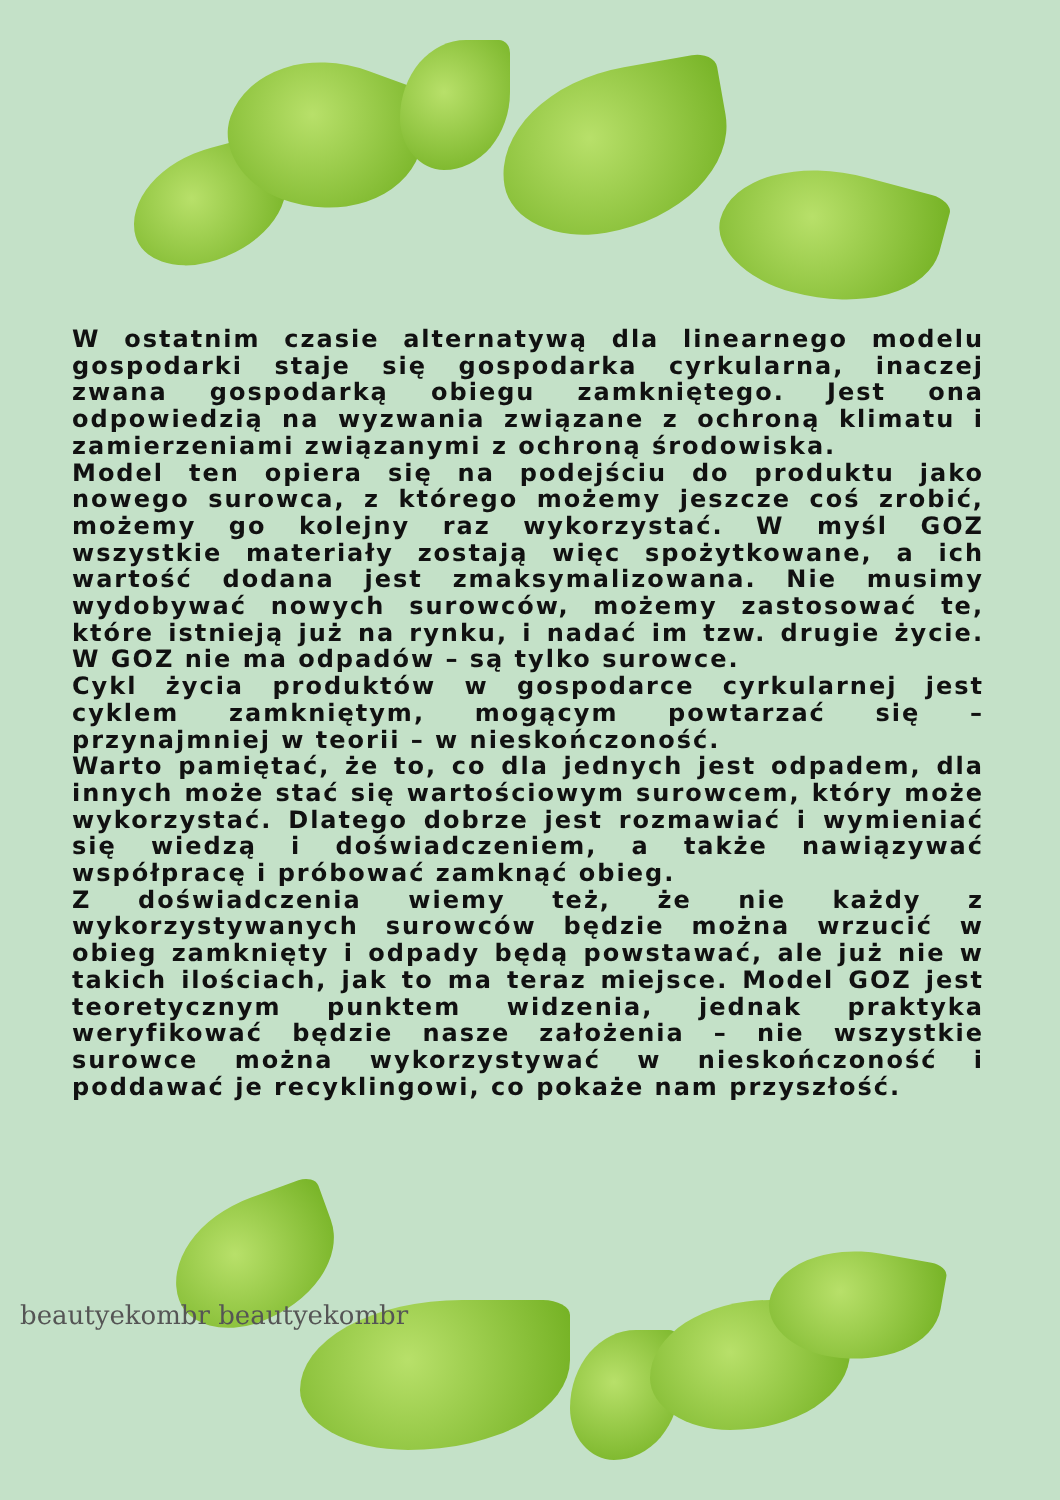W ostatnim czasie alternatywą dla linearnego modelu gospodarki staje się gospodarka cyrkularna, inaczej zwana gospodarką obiegu zamkniętego. Jest ona odpowiedzią na wyzwania związane z ochroną klimatu i zamierzeniami związanymi z ochroną środowiska.
Model ten opiera się na podejściu do produktu jako nowego surowca, z którego możemy jeszcze coś zrobić, możemy go kolejny raz wykorzystać. W myśl GOZ wszystkie materiały zostają więc spożytkowane, a ich wartość dodana jest zmaksymalizowana. Nie musimy wydobywać nowych surowców, możemy zastosować te, które istnieją już na rynku, i nadać im tzw. drugie życie. W GOZ nie ma odpadów – są tylko surowce.
Cykl życia produktów w gospodarce cyrkularnej jest cyklem zamkniętym, mogącym powtarzać się – przynajmniej w teorii – w nieskończoność.
Warto pamiętać, że to, co dla jednych jest odpadem, dla innych może stać się wartościowym surowcem, który może wykorzystać. Dlatego dobrze jest rozmawiać i wymieniać się wiedzą i doświadczeniem, a także nawiązywać współpracę i próbować zamknąć obieg.
Z doświadczenia wiemy też, że nie każdy z wykorzystywanych surowców będzie można wrzucić w obieg zamknięty i odpady będą powstawać, ale już nie w takich ilościach, jak to ma teraz miejsce. Model GOZ jest teoretycznym punktem widzenia, jednak praktyka weryfikować będzie nasze założenia – nie wszystkie surowce można wykorzystywać w nieskończoność i poddawać je recyklingowi, co pokaże nam przyszłość.
beautyekombr beautyekombr